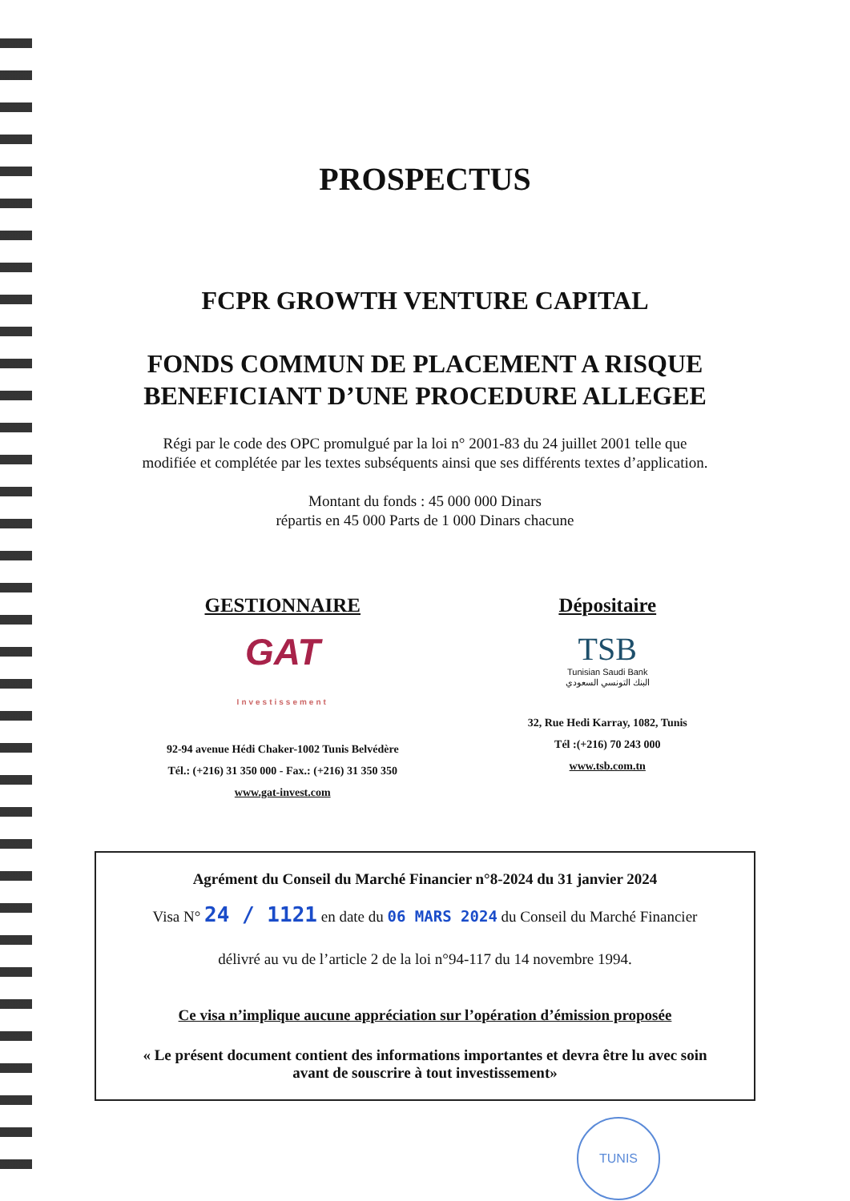PROSPECTUS
FCPR GROWTH VENTURE CAPITAL
FONDS COMMUN DE PLACEMENT A RISQUE
BENEFICIANT D’UNE PROCEDURE ALLEGEE
Régi par le code des OPC promulgué par la loi n° 2001-83 du 24 juillet 2001 telle que
modifiée et complétée par les textes subséquents ainsi que ses différents textes d’application.
Montant du fonds : 45 000 000 Dinars
répartis en 45 000 Parts de 1 000 Dinars chacune
GESTIONNAIRE
GAT
Investissement
92-94 avenue Hédi Chaker-1002 Tunis Belvédère
Tél.: (+216) 31 350 000 - Fax.: (+216) 31 350 350
www.gat-invest.com
Dépositaire
TSB
Tunisian Saudi Bank
البنك التونسي السعودي
32, Rue Hedi Karray, 1082, Tunis
Tél :(+216) 70 243 000
www.tsb.com.tn
Agrément du Conseil du Marché Financier n°8-2024 du 31 janvier 2024
Visa N° 24 / 1121 en date du 06 MARS 2024 du Conseil du Marché Financier
délivré au vu de l’article 2 de la loi n°94-117 du 14 novembre 1994.
Ce visa n’implique aucune appréciation sur l’opération d’émission proposée
« Le présent document contient des informations importantes et devra être lu avec soin
avant de souscrire à tout investissement»
TUNIS